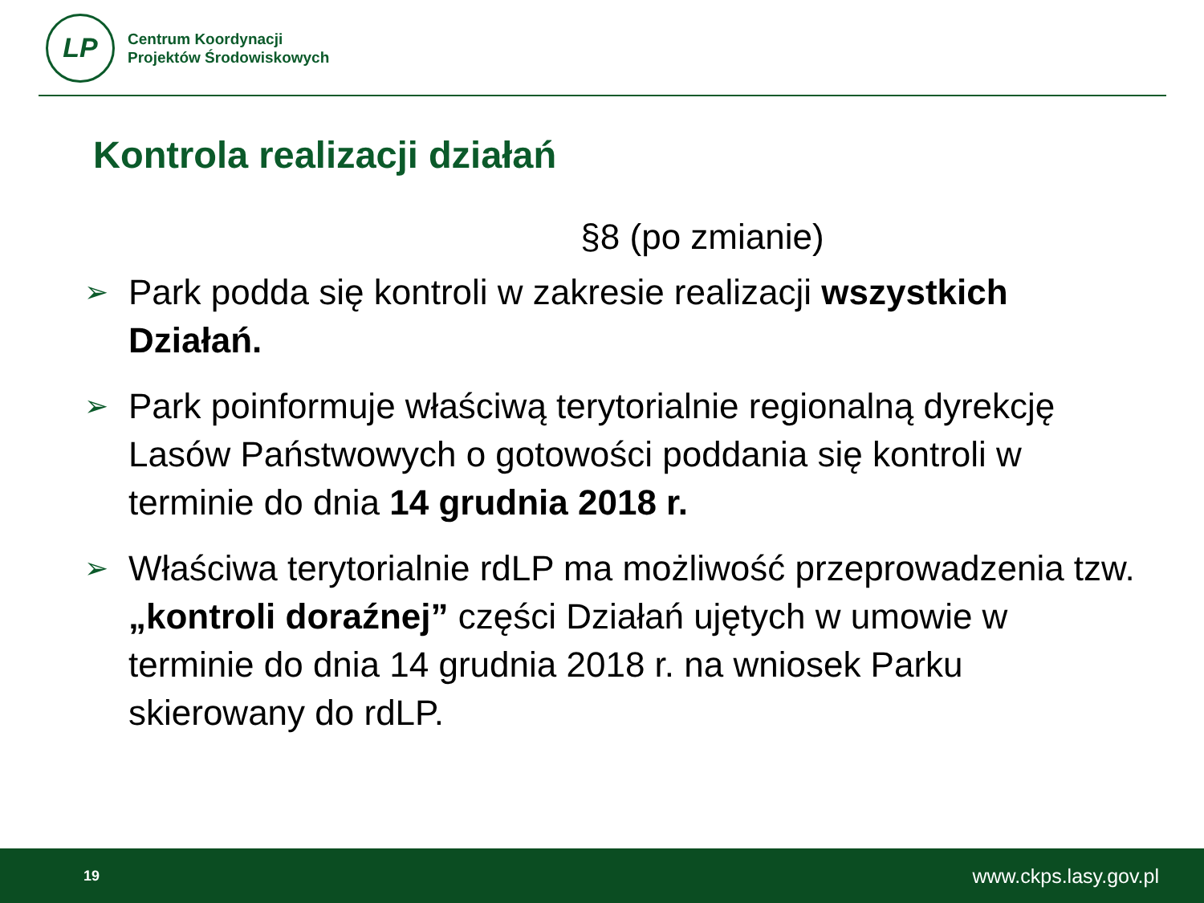LP
Centrum Koordynacji
Projektów Środowiskowych
Kontrola realizacji działań
§8 (po zmianie)
➢ Park podda się kontroli w zakresie realizacji wszystkich Działań.
➢ Park poinformuje właściwą terytorialnie regionalną dyrekcję Lasów Państwowych o gotowości poddania się kontroli w terminie do dnia 14 grudnia 2018 r.
➢ Właściwa terytorialnie rdLP ma możliwość przeprowadzenia tzw. „kontroli doraźnej” części Działań ujętych w umowie w terminie do dnia 14 grudnia 2018 r. na wniosek Parku skierowany do rdLP.
19 www.ckps.lasy.gov.pl